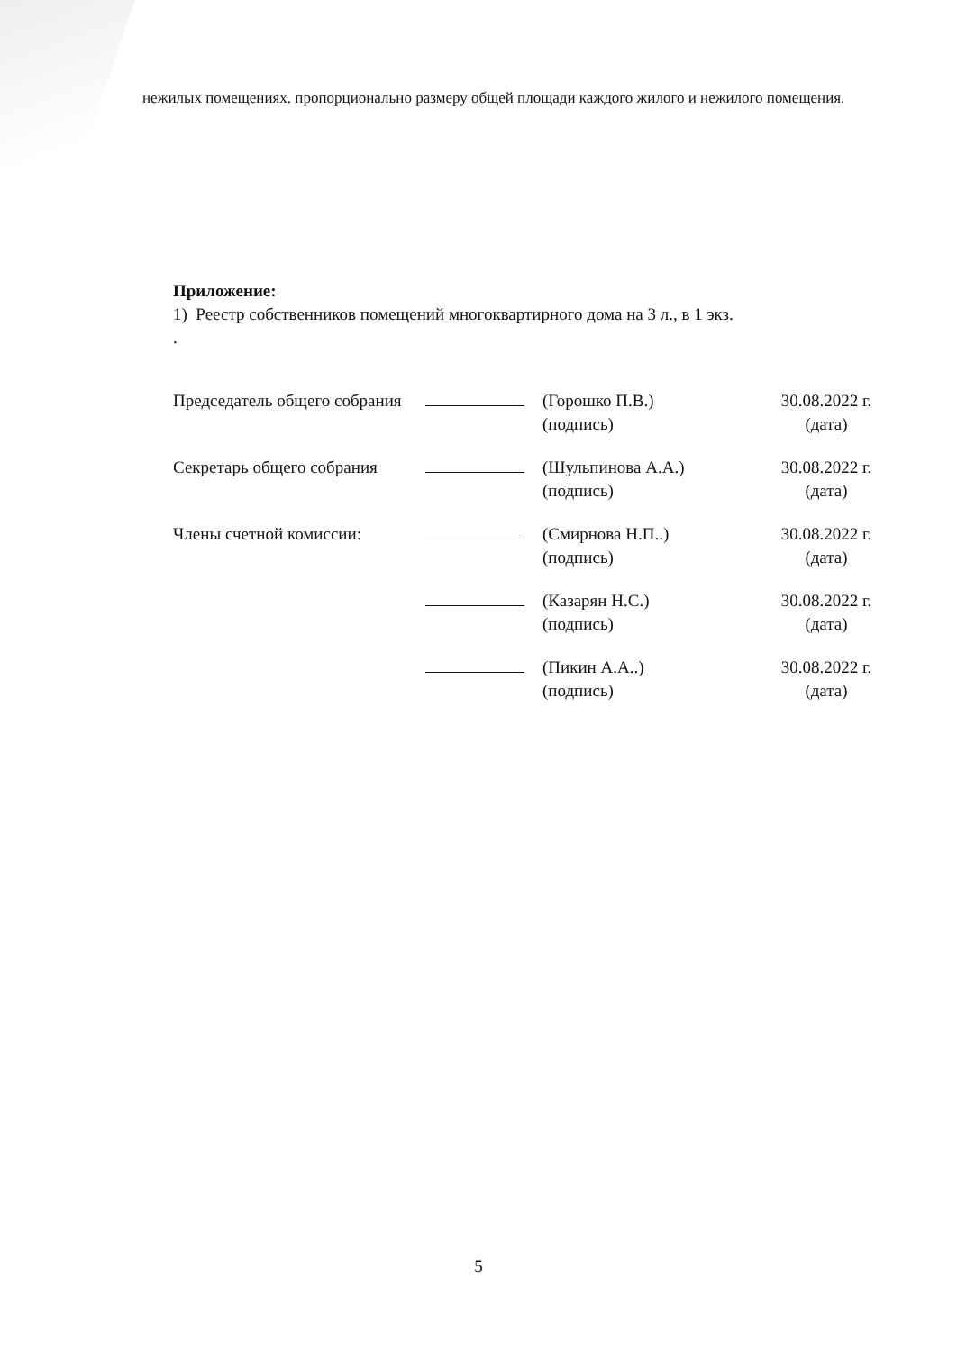нежилых помещениях. пропорционально размеру общей площади каждого жилого и нежилого помещения.
Приложение:
1) Реестр собственников помещений многоквартирного дома на 3 л., в 1 экз.
.
| Председатель общего собрания | | (Горошко П.В.) (подпись) | 30.08.2022 г. (дата) |
| Секретарь общего собрания | | (Шульпинова А.А.) (подпись) | 30.08.2022 г. (дата) |
| Члены счетной комиссии: | | (Смирнова Н.П..) (подпись) | 30.08.2022 г. (дата) |
| | | (Казарян Н.С.) (подпись) | 30.08.2022 г. (дата) |
| | | (Пикин А.А..) (подпись) | 30.08.2022 г. (дата) |
5